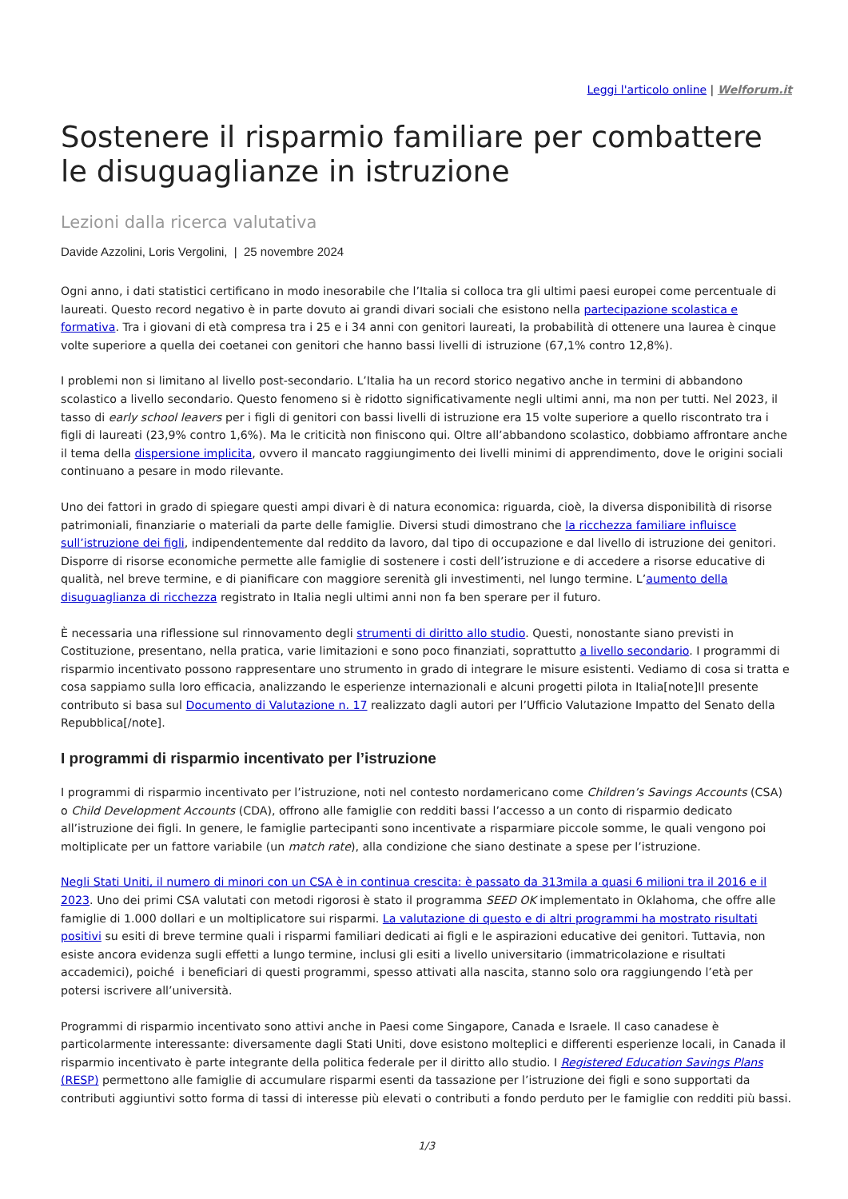Leggi l'articolo online | Welforum.it
Sostenere il risparmio familiare per combattere le disuguaglianze in istruzione
Lezioni dalla ricerca valutativa
Davide Azzolini, Loris Vergolini, | 25 novembre 2024
Ogni anno, i dati statistici certificano in modo inesorabile che l’Italia si colloca tra gli ultimi paesi europei come percentuale di laureati. Questo record negativo è in parte dovuto ai grandi divari sociali che esistono nella partecipazione scolastica e formativa. Tra i giovani di età compresa tra i 25 e i 34 anni con genitori laureati, la probabilità di ottenere una laurea è cinque volte superiore a quella dei coetanei con genitori che hanno bassi livelli di istruzione (67,1% contro 12,8%).
I problemi non si limitano al livello post-secondario. L’Italia ha un record storico negativo anche in termini di abbandono scolastico a livello secondario. Questo fenomeno si è ridotto significativamente negli ultimi anni, ma non per tutti. Nel 2023, il tasso di early school leavers per i figli di genitori con bassi livelli di istruzione era 15 volte superiore a quello riscontrato tra i figli di laureati (23,9% contro 1,6%). Ma le criticità non finiscono qui. Oltre all’abbandono scolastico, dobbiamo affrontare anche il tema della dispersione implicita, ovvero il mancato raggiungimento dei livelli minimi di apprendimento, dove le origini sociali continuano a pesare in modo rilevante.
Uno dei fattori in grado di spiegare questi ampi divari è di natura economica: riguarda, cioè, la diversa disponibilità di risorse patrimoniali, finanziarie o materiali da parte delle famiglie. Diversi studi dimostrano che la ricchezza familiare influisce sull’istruzione dei figli, indipendentemente dal reddito da lavoro, dal tipo di occupazione e dal livello di istruzione dei genitori. Disporre di risorse economiche permette alle famiglie di sostenere i costi dell’istruzione e di accedere a risorse educative di qualità, nel breve termine, e di pianificare con maggiore serenità gli investimenti, nel lungo termine. L’aumento della disuguaglianza di ricchezza registrato in Italia negli ultimi anni non fa ben sperare per il futuro.
È necessaria una riflessione sul rinnovamento degli strumenti di diritto allo studio. Questi, nonostante siano previsti in Costituzione, presentano, nella pratica, varie limitazioni e sono poco finanziati, soprattutto a livello secondario. I programmi di risparmio incentivato possono rappresentare uno strumento in grado di integrare le misure esistenti. Vediamo di cosa si tratta e cosa sappiamo sulla loro efficacia, analizzando le esperienze internazionali e alcuni progetti pilota in Italia[note]Il presente contributo si basa sul Documento di Valutazione n. 17 realizzato dagli autori per l’Ufficio Valutazione Impatto del Senato della Repubblica[/note].
I programmi di risparmio incentivato per l’istruzione
I programmi di risparmio incentivato per l’istruzione, noti nel contesto nordamericano come Children’s Savings Accounts (CSA) o Child Development Accounts (CDA), offrono alle famiglie con redditi bassi l’accesso a un conto di risparmio dedicato all’istruzione dei figli. In genere, le famiglie partecipanti sono incentivate a risparmiare piccole somme, le quali vengono poi moltiplicate per un fattore variabile (un match rate), alla condizione che siano destinate a spese per l’istruzione.
Negli Stati Uniti, il numero di minori con un CSA è in continua crescita: è passato da 313mila a quasi 6 milioni tra il 2016 e il 2023. Uno dei primi CSA valutati con metodi rigorosi è stato il programma SEED OK implementato in Oklahoma, che offre alle famiglie di 1.000 dollari e un moltiplicatore sui risparmi. La valutazione di questo e di altri programmi ha mostrato risultati positivi su esiti di breve termine quali i risparmi familiari dedicati ai figli e le aspirazioni educative dei genitori. Tuttavia, non esiste ancora evidenza sugli effetti a lungo termine, inclusi gli esiti a livello universitario (immatricolazione e risultati accademici), poiché i beneficiari di questi programmi, spesso attivati alla nascita, stanno solo ora raggiungendo l’età per potersi iscrivere all’università.
Programmi di risparmio incentivato sono attivi anche in Paesi come Singapore, Canada e Israele. Il caso canadese è particolarmente interessante: diversamente dagli Stati Uniti, dove esistono molteplici e differenti esperienze locali, in Canada il risparmio incentivato è parte integrante della politica federale per il diritto allo studio. I Registered Education Savings Plans (RESP) permettono alle famiglie di accumulare risparmi esenti da tassazione per l’istruzione dei figli e sono supportati da contributi aggiuntivi sotto forma di tassi di interesse più elevati o contributi a fondo perduto per le famiglie con redditi più bassi.
1/3